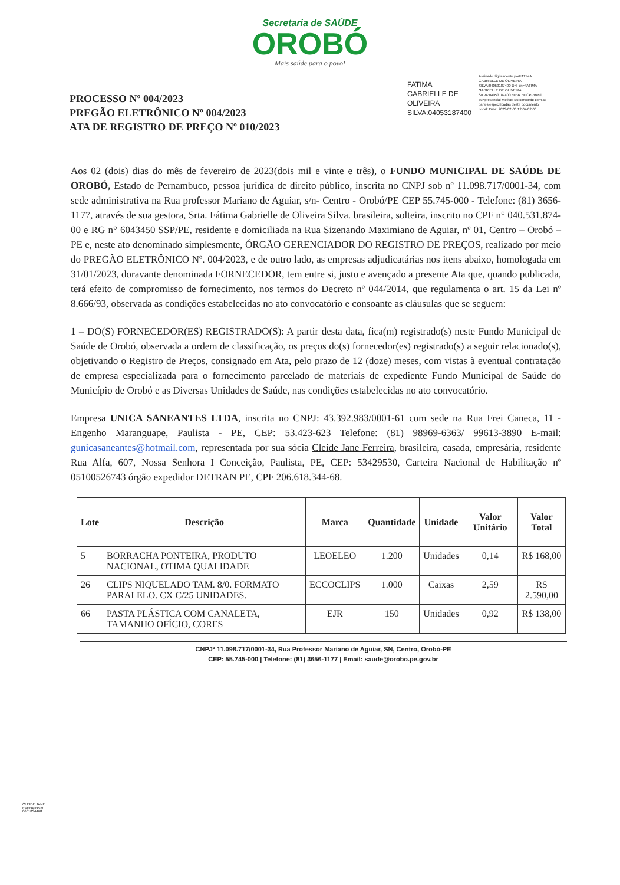Secretaria de SAÚDE
OROBÓ
Mais saúde para o povo!
PROCESSO Nº 004/2023
PREGÃO ELETRÔNICO Nº 004/2023
ATA DE REGISTRO DE PREÇO Nº 010/2023
FATIMA
GABRIELLE DE
OLIVEIRA
SILVA:04053187400
Assinado digitalmente porFATIMA GABRIELLE DE OLIVEIRA SILVA:04053187400 DN: cn=FATIMA GABRIELLE DE OLIVEIRA SILVA:04053187400 c=BR o=ICP-Brasil ou=presencial Motivo: Eu concordo com as partes especificadas deste documento Local: Data: 2023-02-06 12:07-02:00
Aos 02 (dois) dias do mês de fevereiro de 2023(dois mil e vinte e três), o FUNDO MUNICIPAL DE SAÚDE DE OROBÓ, Estado de Pernambuco, pessoa jurídica de direito público, inscrita no CNPJ sob nº 11.098.717/0001-34, com sede administrativa na Rua professor Mariano de Aguiar, s/n- Centro - Orobó/PE CEP 55.745-000 - Telefone: (81) 3656-1177, através de sua gestora, Srta. Fátima Gabrielle de Oliveira Silva. brasileira, solteira, inscrito no CPF n° 040.531.874-00 e RG n° 6043450 SSP/PE, residente e domiciliada na Rua Sizenando Maximiano de Aguiar, nº 01, Centro – Orobó – PE e, neste ato denominado simplesmente, ÓRGÃO GERENCIADOR DO REGISTRO DE PREÇOS, realizado por meio do PREGÃO ELETRÔNICO Nº. 004/2023, e de outro lado, as empresas adjudicatárias nos itens abaixo, homologada em 31/01/2023, doravante denominada FORNECEDOR, tem entre si, justo e avençado a presente Ata que, quando publicada, terá efeito de compromisso de fornecimento, nos termos do Decreto nº 044/2014, que regulamenta o art. 15 da Lei nº 8.666/93, observada as condições estabelecidas no ato convocatório e consoante as cláusulas que se seguem:
1 – DO(S) FORNECEDOR(ES) REGISTRADO(S): A partir desta data, fica(m) registrado(s) neste Fundo Municipal de Saúde de Orobó, observada a ordem de classificação, os preços do(s) fornecedor(es) registrado(s) a seguir relacionado(s), objetivando o Registro de Preços, consignado em Ata, pelo prazo de 12 (doze) meses, com vistas à eventual contratação de empresa especializada para o fornecimento parcelado de materiais de expediente Fundo Municipal de Saúde do Município de Orobó e as Diversas Unidades de Saúde, nas condições estabelecidas no ato convocatório.
Empresa UNICA SANEANTES LTDA, inscrita no CNPJ: 43.392.983/0001-61 com sede na Rua Frei Caneca, 11 - Engenho Maranguape, Paulista - PE, CEP: 53.423-623 Telefone: (81) 98969-6363/ 99613-3890 E-mail: gunicasaneantes@hotmail.com, representada por sua sócia Cleide Jane Ferreira, brasileira, casada, empresária, residente Rua Alfa, 607, Nossa Senhora I Conceição, Paulista, PE, CEP: 53429530, Carteira Nacional de Habilitação nº 05100526743 órgão expedidor DETRAN PE, CPF 206.618.344-68.
| Lote | Descrição | Marca | Quantidade | Unidade | Valor Unitário | Valor Total |
| --- | --- | --- | --- | --- | --- | --- |
| 5 | BORRACHA PONTEIRA, PRODUTO NACIONAL, OTIMA QUALIDADE | LEOELEO | 1.200 | Unidades | 0,14 | R$ 168,00 |
| 26 | CLIPS NIQUELADO TAM. 8/0. FORMATO PARALELO. CX C/25 UNIDADES. | ECCOCLIPS | 1.000 | Caixas | 2,59 | R$ 2.590,00 |
| 66 | PASTA PLÁSTICA COM CANALETA, TAMANHO OFÍCIO, CORES | EJR | 150 | Unidades | 0,92 | R$ 138,00 |
CLEIDE JANE FERREIRA:9 0661834468
CNPJº 11.098.717/0001-34, Rua Professor Mariano de Aguiar, SN, Centro, Orobó-PE
CEP: 55.745-000 | Telefone: (81) 3656-1177 | Email: saude@orobo.pe.gov.br